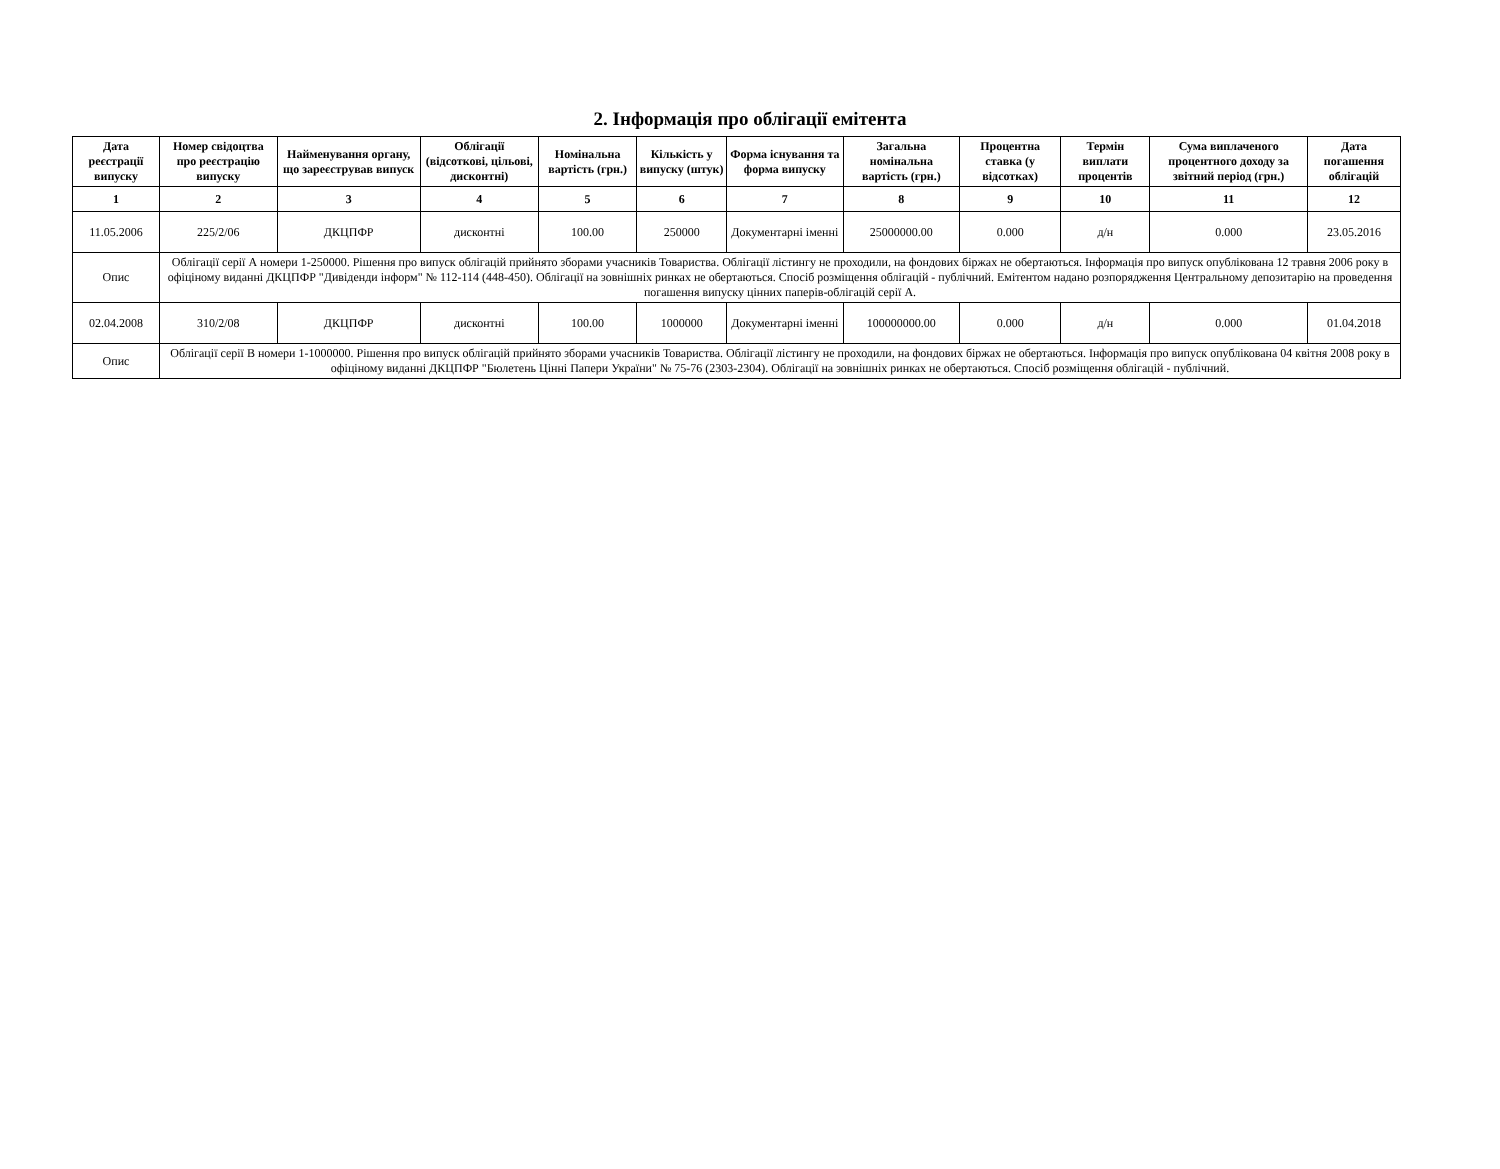2. Інформація про облігації емітента
| Дата реєстрації випуску | Номер свідоцтва про реєстрацію випуску | Найменування органу, що зареєстрував випуск | Облігації (відсоткові, цільові, дисконтні) | Номінальна вартість (грн.) | Кількість у випуску (штук) | Форма існування та форма випуску | Загальна номінальна вартість (грн.) | Процентна ставка (у відсотках) | Термін виплати процентів | Сума виплаченого процентного доходу за звітний період (грн.) | Дата погашення облігацій |
| --- | --- | --- | --- | --- | --- | --- | --- | --- | --- | --- | --- |
| 1 | 2 | 3 | 4 | 5 | 6 | 7 | 8 | 9 | 10 | 11 | 12 |
| 11.05.2006 | 225/2/06 | ДКЦПФР | дисконтні | 100.00 | 250000 | Документарні іменні | 25000000.00 | 0.000 | д/н | 0.000 | 23.05.2016 |
| Опис | Облігації серії А номери 1-250000. Рішення про випуск облігацій прийнято зборами учасників Товариства. Облігації лістингу не проходили, на фондових біржах не обертаються. Інформація про випуск опублікована 12 травня 2006 року в офіціному виданні ДКЦПФР "Дивіденди інформ" № 112-114 (448-450). Облігації на зовнішніх ринках не обертаються. Спосіб розміщення облігацій - публічний. Емітентом надано розпорядження Центральному депозитарію на проведення погашення випуску цінних паперів-облігацій серії А. | | | | | | | | | | |
| 02.04.2008 | 310/2/08 | ДКЦПФР | дисконтні | 100.00 | 1000000 | Документарні іменні | 100000000.00 | 0.000 | д/н | 0.000 | 01.04.2018 |
| Опис | Облігації серії В номери 1-1000000. Рішення про випуск облігацій прийнято зборами учасників Товариства. Облігації лістингу не проходили, на фондових біржах не обертаються. Інформація про випуск опублікована 04 квітня 2008 року в офіціному виданні ДКЦПФР "Бюлетень Цінні Папери України" № 75-76 (2303-2304). Облігації на зовнішніх ринках не обертаються. Спосіб розміщення облігацій - публічний. | | | | | | | | | | |